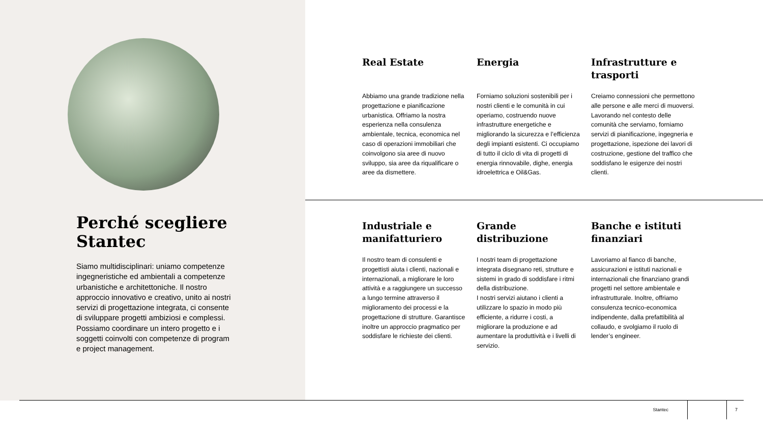Perché scegliere Stantec
Siamo multidisciplinari: uniamo competenze ingegneristiche ed ambientali a competenze urbanistiche e architettoniche. Il nostro approccio innovativo e creativo, unito ai nostri servizi di progettazione integrata, ci consente di sviluppare progetti ambiziosi e complessi. Possiamo coordinare un intero progetto e i soggetti coinvolti con competenze di program e project management.
Real Estate
Abbiamo una grande tradizione nella progettazione e pianificazione urbanistica. Offriamo la nostra esperienza nella consulenza ambientale, tecnica, economica nel caso di operazioni immobiliari che coinvolgono sia aree di nuovo sviluppo, sia aree da riqualificare o aree da dismettere.
Energia
Forniamo soluzioni sostenibili per i nostri clienti e le comunità in cui operiamo, costruendo nuove infrastrutture energetiche e migliorando la sicurezza e l’efficienza degli impianti esistenti. Ci occupiamo di tutto il ciclo di vita di progetti di energia rinnovabile, dighe, energia idroelettrica e Oil&Gas.
Infrastrutture e trasporti
Creiamo connessioni che permettono alle persone e alle merci di muoversi. Lavorando nel contesto delle comunità che serviamo, forniamo servizi di pianificazione, ingegneria e progettazione, ispezione dei lavori di costruzione, gestione del traffico che soddisfano le esigenze dei nostri clienti.
Industriale e manifatturiero
Il nostro team di consulenti e progettisti aiuta i clienti, nazionali e internazionali, a migliorare le loro attività e a raggiungere un successo a lungo termine attraverso il miglioramento dei processi e la progettazione di strutture. Garantisce inoltre un approccio pragmatico per soddisfare le richieste dei clienti.
Grande distribuzione
I nostri team di progettazione integrata disegnano reti, strutture e sistemi in grado di soddisfare i ritmi della distribuzione.
I nostri servizi aiutano i clienti a utilizzare lo spazio in modo più efficiente, a ridurre i costi, a migliorare la produzione e ad aumentare la produttività e i livelli di servizio.
Banche e istituti finanziari
Lavoriamo al fianco di banche, assicurazioni e istituti nazionali e internazionali che finanziano grandi progetti nel settore ambientale e infrastrutturale. Inoltre, offriamo consulenza tecnico-economica indipendente, dalla prefattibilità al collaudo, e svolgiamo il ruolo di lender’s engineer.
Stantec 7